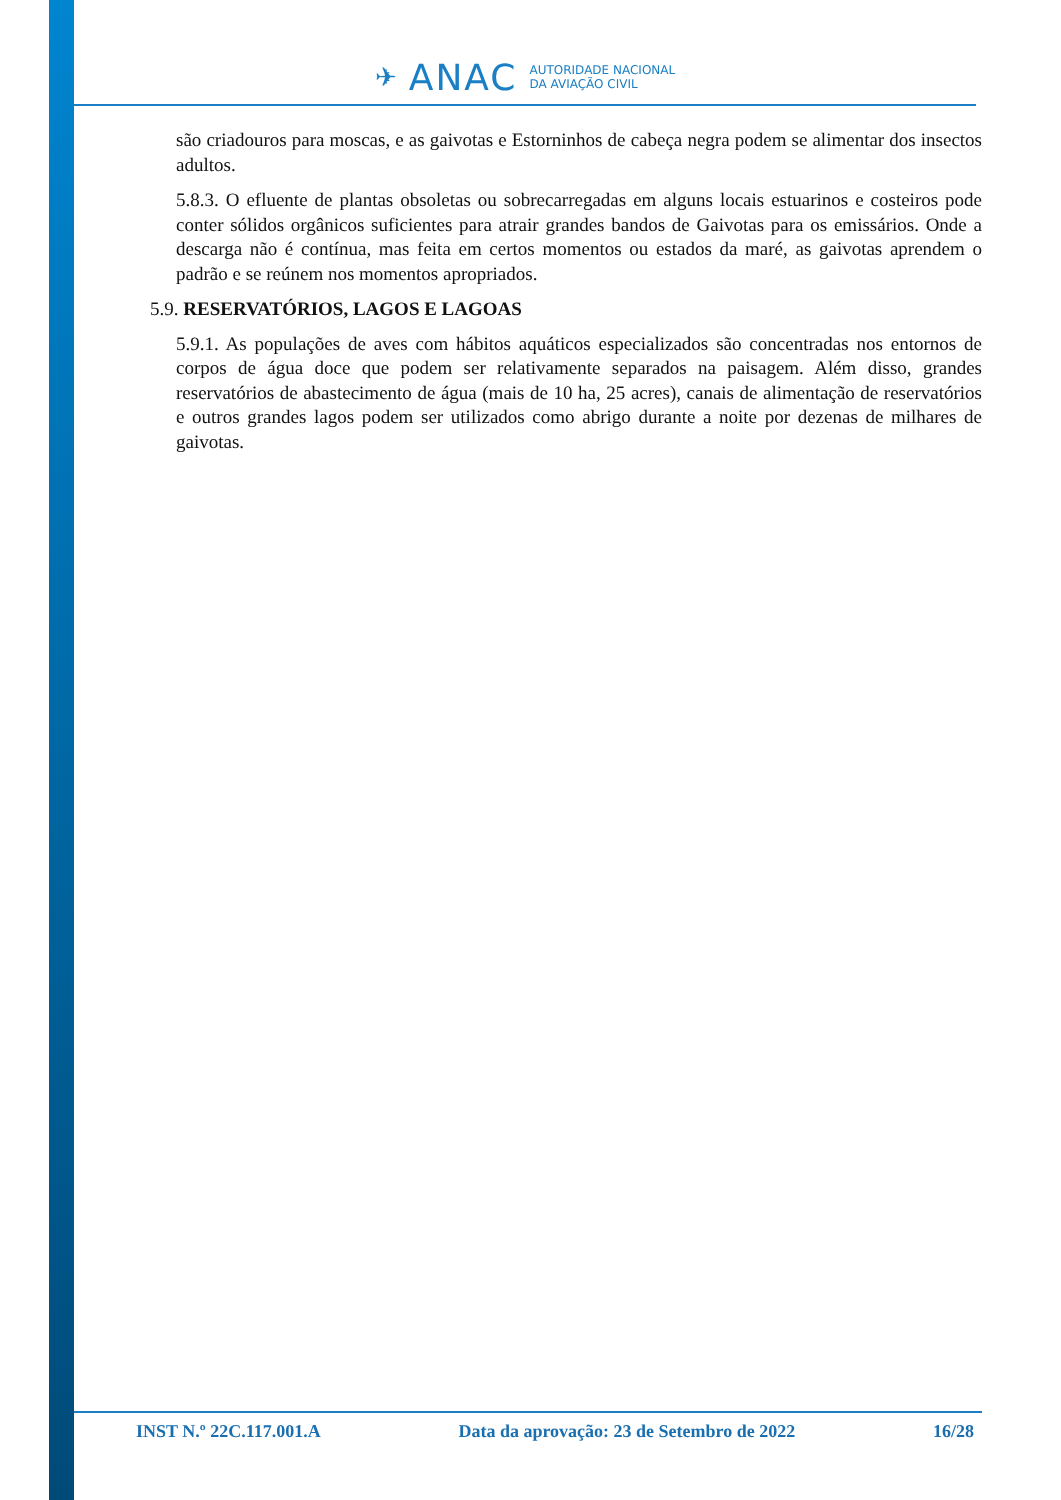✈ ANAC AUTORIDADE NACIONAL
DA AVIAÇÃO CIVIL
são criadouros para moscas, e as gaivotas e Estorninhos de cabeça negra podem se alimentar dos insectos adultos.
5.8.3. O efluente de plantas obsoletas ou sobrecarregadas em alguns locais estuarinos e costeiros pode conter sólidos orgânicos suficientes para atrair grandes bandos de Gaivotas para os emissários. Onde a descarga não é contínua, mas feita em certos momentos ou estados da maré, as gaivotas aprendem o padrão e se reúnem nos momentos apropriados.
5.9. RESERVATÓRIOS, LAGOS E LAGOAS
5.9.1. As populações de aves com hábitos aquáticos especializados são concentradas nos entornos de corpos de água doce que podem ser relativamente separados na paisagem. Além disso, grandes reservatórios de abastecimento de água (mais de 10 ha, 25 acres), canais de alimentação de reservatórios e outros grandes lagos podem ser utilizados como abrigo durante a noite por dezenas de milhares de gaivotas.
INST N.º 22C.117.001.A Data da aprovação: 23 de Setembro de 2022 16/28